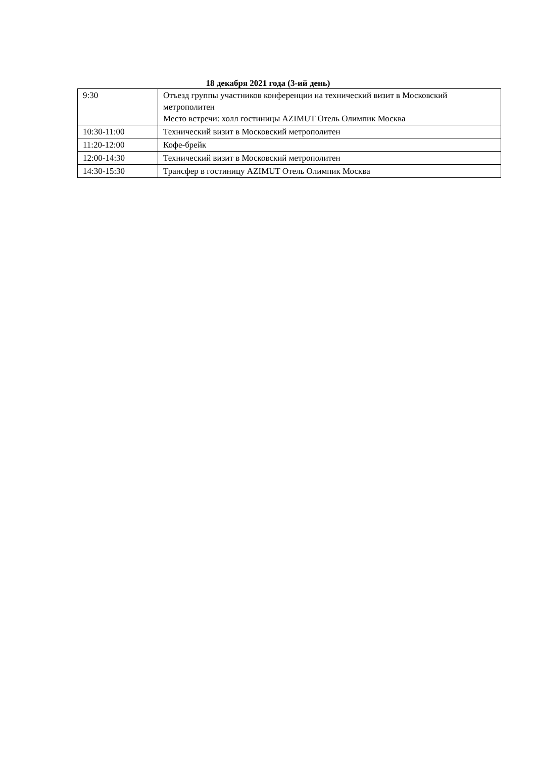18 декабря 2021 года (3-ий день)
| 9:30 | Отъезд группы участников конференции на технический визит в Московский метрополитен Место встречи: холл гостиницы AZIMUT Отель Олимпик Москва |
| 10:30-11:00 | Технический визит в Московский метрополитен |
| 11:20-12:00 | Кофе-брейк |
| 12:00-14:30 | Технический визит в Московский метрополитен |
| 14:30-15:30 | Трансфер в гостиницу AZIMUT Отель Олимпик Москва |